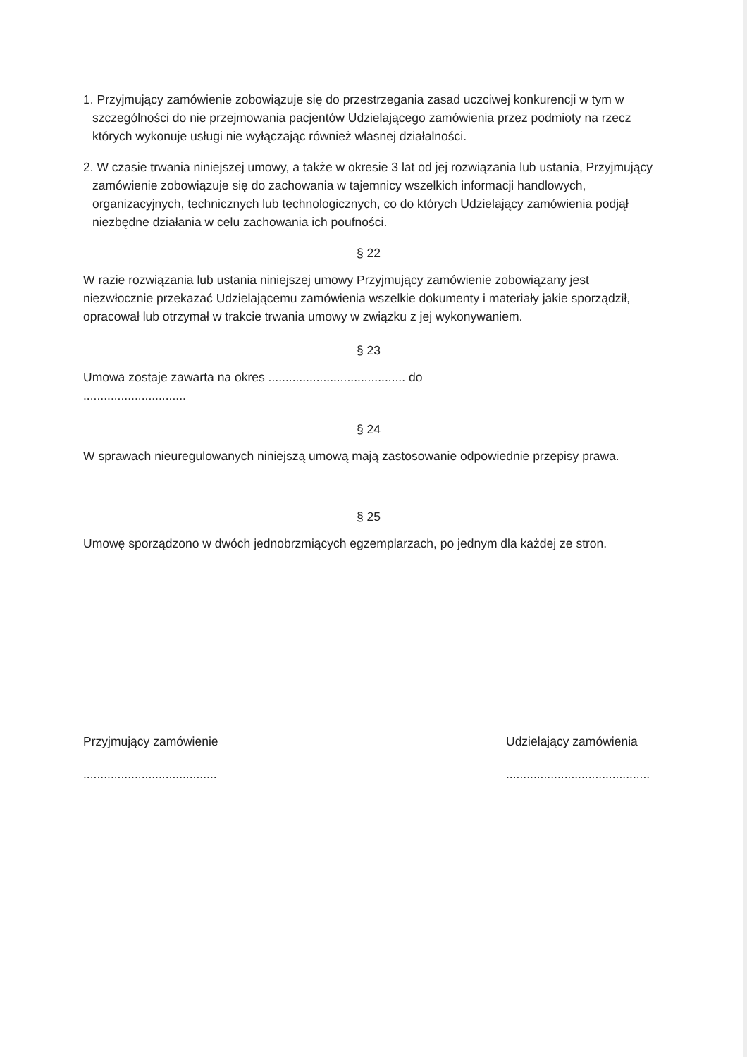1. Przyjmujący zamówienie zobowiązuje się do przestrzegania zasad uczciwej konkurencji w tym w szczególności do nie przejmowania pacjentów Udzielającego zamówienia przez podmioty na rzecz których wykonuje usługi nie wyłączając również własnej działalności.
2. W czasie trwania niniejszej umowy, a także w okresie 3 lat od jej rozwiązania lub ustania, Przyjmujący zamówienie zobowiązuje się do zachowania w tajemnicy wszelkich informacji handlowych, organizacyjnych, technicznych lub technologicznych, co do których Udzielający zamówienia podjął niezbędne działania w celu zachowania ich poufności.
§ 22
W razie rozwiązania lub ustania niniejszej umowy Przyjmujący zamówienie zobowiązany jest niezwłocznie przekazać Udzielającemu zamówienia wszelkie dokumenty i materiały jakie sporządził, opracował lub otrzymał w trakcie trwania umowy w związku z jej wykonywaniem.
§ 23
Umowa zostaje zawarta na okres ........................................ do
..............................
§ 24
W sprawach nieuregulowanych niniejszą umową mają zastosowanie odpowiednie przepisy prawa.
§ 25
Umowę sporządzono w dwóch jednobrzmiących egzemplarzach, po jednym dla każdej ze stron.
Przyjmujący zamówienie
.......................................
Udzielający zamówienia
..........................................